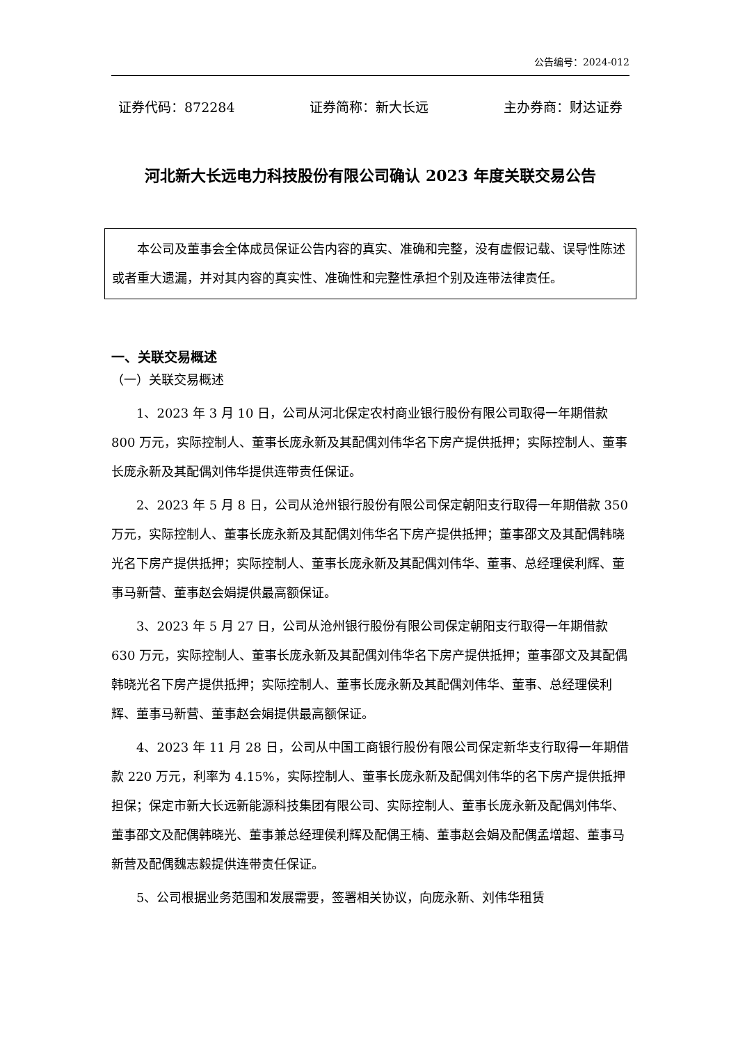公告编号：2024-012
证券代码：872284 证券简称：新大长远 主办券商：财达证券
河北新大长远电力科技股份有限公司确认 2023 年度关联交易公告
本公司及董事会全体成员保证公告内容的真实、准确和完整，没有虚假记载、误导性陈述或者重大遗漏，并对其内容的真实性、准确性和完整性承担个别及连带法律责任。
一、关联交易概述
（一）关联交易概述
1、2023 年 3 月 10 日，公司从河北保定农村商业银行股份有限公司取得一年期借款 800 万元，实际控制人、董事长庞永新及其配偶刘伟华名下房产提供抵押；实际控制人、董事长庞永新及其配偶刘伟华提供连带责任保证。
2、2023 年 5 月 8 日，公司从沧州银行股份有限公司保定朝阳支行取得一年期借款 350 万元，实际控制人、董事长庞永新及其配偶刘伟华名下房产提供抵押；董事邵文及其配偶韩晓光名下房产提供抵押；实际控制人、董事长庞永新及其配偶刘伟华、董事、总经理侯利辉、董事马新营、董事赵会娟提供最高额保证。
3、2023 年 5 月 27 日，公司从沧州银行股份有限公司保定朝阳支行取得一年期借款 630 万元，实际控制人、董事长庞永新及其配偶刘伟华名下房产提供抵押；董事邵文及其配偶韩晓光名下房产提供抵押；实际控制人、董事长庞永新及其配偶刘伟华、董事、总经理侯利辉、董事马新营、董事赵会娟提供最高额保证。
4、2023 年 11 月 28 日，公司从中国工商银行股份有限公司保定新华支行取得一年期借款 220 万元，利率为 4.15%，实际控制人、董事长庞永新及配偶刘伟华的名下房产提供抵押担保；保定市新大长远新能源科技集团有限公司、实际控制人、董事长庞永新及配偶刘伟华、董事邵文及配偶韩晓光、董事兼总经理侯利辉及配偶王楠、董事赵会娟及配偶孟增超、董事马新营及配偶魏志毅提供连带责任保证。
5、公司根据业务范围和发展需要，签署相关协议，向庞永新、刘伟华租赁